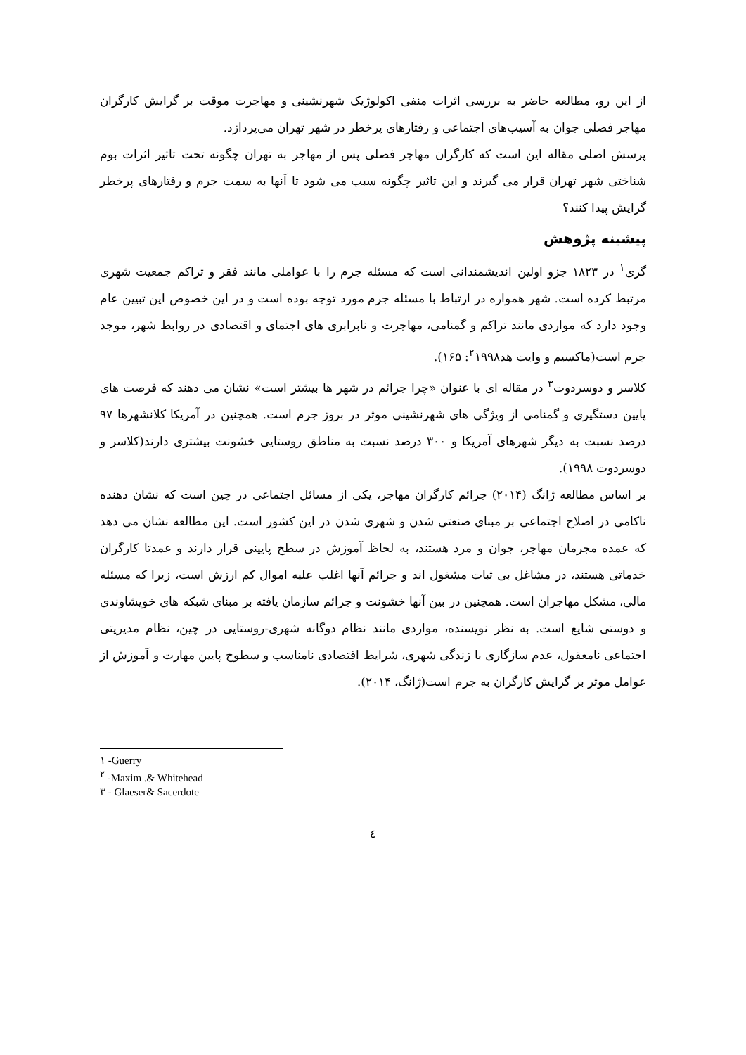از این رو، مطالعه حاضر به بررسی اثرات منفی اکولوژیک شهرنشینی و مهاجرت موقت بر گرایش کارگران مهاجر فصلی جوان به آسیب‌های اجتماعی و رفتارهای پرخطر در شهر تهران می‌پردازد.
پرسش اصلی مقاله این است که کارگران مهاجر فصلی پس از مهاجر به تهران چگونه تحت تاثیر اثرات بوم شناختی شهر تهران قرار می گیرند و این تاثیر چگونه سبب می شود تا آنها به سمت جرم و رفتارهای پرخطر گرایش پیدا کنند؟
پیشینه پژوهش
گری<sup>١</sup> در ١٨٢٣ جزو اولین اندیشمندانی است که مسئله جرم را با عواملی مانند فقر و تراکم جمعیت شهری مرتبط کرده است. شهر همواره در ارتباط با مسئله جرم مورد توجه بوده است و در این خصوص این تبیین عام وجود دارد که مواردی مانند تراکم و گمنامی، مهاجرت و نابرابری های اجتمای و اقتصادی در روابط شهر، موجد جرم است(ماکسیم و وایت هد<sup>٢</sup>١٩٩٨: ١۶۵).
کلاسر و دوسردوت<sup>٣</sup> در مقاله ای با عنوان «چرا جرائم در شهر ها بیشتر است» نشان می دهند که فرصت های پایین دستگیری و گمنامی از ویژگی های شهرنشینی موثر در بروز جرم است. همچنین در آمریکا کلانشهرها ٩٧ درصد نسبت به دیگر شهرهای آمریکا و ٣٠٠ درصد نسبت به مناطق روستایی خشونت بیشتری دارند(کلاسر و دوسردوت ١٩٩٨).
بر اساس مطالعه ژانگ (٢٠١۴) جرائم کارگران مهاجر، یکی از مسائل اجتماعی در چین است که نشان دهنده ناکامی در اصلاح اجتماعی بر مبنای صنعتی شدن و شهری شدن در این کشور است. این مطالعه نشان می دهد که عمده مجرمان مهاجر، جوان و مرد هستند، به لحاظ آموزش در سطح پایینی قرار دارند و عمدتا کارگران خدماتی هستند، در مشاغل بی ثبات مشغول اند و جرائم آنها اغلب علیه اموال کم ارزش است، زیرا که مسئله مالی، مشکل مهاجران است. همچنین در بین آنها خشونت و جرائم سازمان یافته بر مبنای شبکه های خویشاوندی و دوستی شایع است. به نظر نویسنده، مواردی مانند نظام دوگانه شهری-روستایی در چین، نظام مدیریتی اجتماعی نامعقول، عدم سازگاری با زندگی شهری، شرایط اقتصادی نامناسب و سطوح پایین مهارت و آموزش از عوامل موثر بر گرایش کارگران به جرم است(ژانگ، ٢٠١۴).
١ -Guerry
<sup>٢</sup> -Maxim .& Whitehead
٣ - Glaeser& Sacerdote
٤